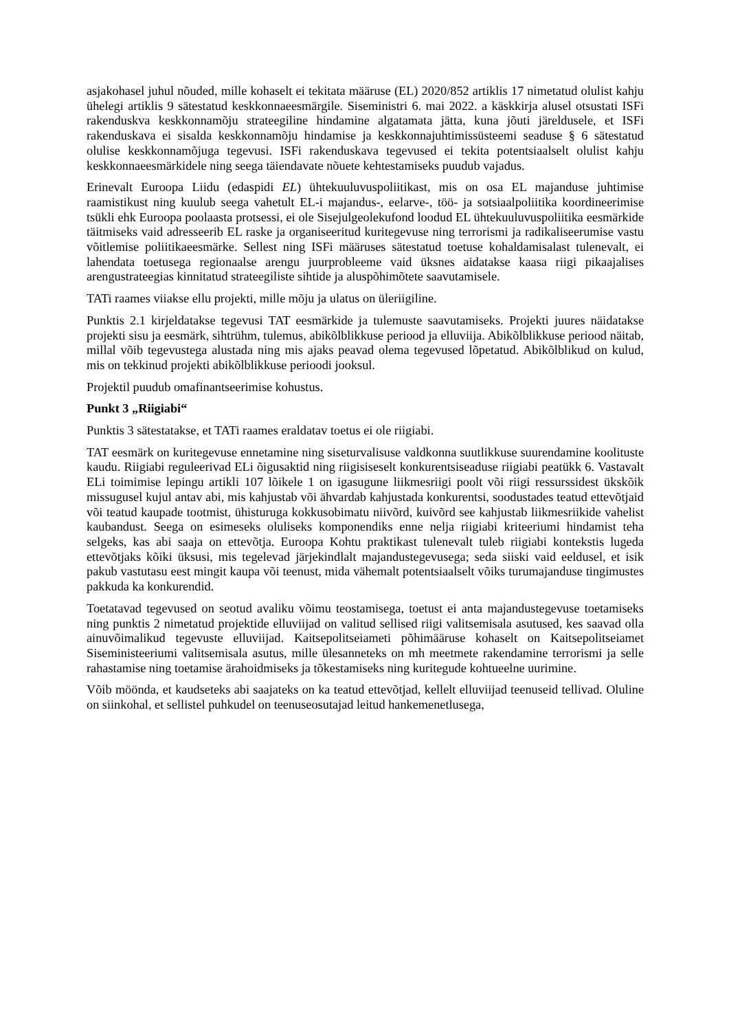asjakohasel juhul nõuded, mille kohaselt ei tekitata määruse (EL) 2020/852 artiklis 17 nimetatud olulist kahju ühelegi artiklis 9 sätestatud keskkonnaeesmärgile. Siseministri 6. mai 2022. a käskkirja alusel otsustati ISFi rakenduskva keskkonnamõju strateegiline hindamine algatamata jätta, kuna jõuti järeldusele, et ISFi rakenduskava ei sisalda keskkonnamõju hindamise ja keskkonnajuhtimissüsteemi seaduse § 6 sätestatud olulise keskkonnamõjuga tegevusi. ISFi rakenduskava tegevused ei tekita potentsiaalselt olulist kahju keskkonnaeesmärkidele ning seega täiendavate nõuete kehtestamiseks puudub vajadus.
Erinevalt Euroopa Liidu (edaspidi EL) ühtekuuluvuspoliitikast, mis on osa EL majanduse juhtimise raamistikust ning kuulub seega vahetult EL-i majandus-, eelarve-, töö- ja sotsiaalpoliitika koordineerimise tsükli ehk Euroopa poolaasta protsessi, ei ole Sisejulgeolekufond loodud EL ühtekuuluvuspoliitika eesmärkide täitmiseks vaid adresseerib EL raske ja organiseeritud kuritegevuse ning terrorismi ja radikaliseerumise vastu võitlemise poliitikaeesmärke. Sellest ning ISFi määruses sätestatud toetuse kohaldamisalast tulenevalt, ei lahendata toetusega regionaalse arengu juurprobleeme vaid üksnes aidatakse kaasa riigi pikaajalises arengustrateegias kinnitatud strateegiliste sihtide ja aluspõhimõtete saavutamisele.
TATi raames viiakse ellu projekti, mille mõju ja ulatus on üleriigiline.
Punktis 2.1 kirjeldatakse tegevusi TAT eesmärkide ja tulemuste saavutamiseks. Projekti juures näidatakse projekti sisu ja eesmärk, sihtrühm, tulemus, abikõlblikkuse periood ja elluviija. Abikõlblikkuse periood näitab, millal võib tegevustega alustada ning mis ajaks peavad olema tegevused lõpetatud. Abikõlblikud on kulud, mis on tekkinud projekti abikõlblikkuse perioodi jooksul.
Projektil puudub omafinantseerimise kohustus.
Punkt 3 „Riigiabi“
Punktis 3 sätestatakse, et TATi raames eraldatav toetus ei ole riigiabi.
TAT eesmärk on kuritegevuse ennetamine ning siseturvalisuse valdkonna suutlikkuse suurendamine koolituste kaudu. Riigiabi reguleerivad ELi õigusaktid ning riigisiseselt konkurentsiseaduse riigiabi peatükk 6. Vastavalt ELi toimimise lepingu artikli 107 lõikele 1 on igasugune liikmesriigi poolt või riigi ressurssidest ükskõik missugusel kujul antav abi, mis kahjustab või ähvardab kahjustada konkurentsi, soodustades teatud ettevõtjaid või teatud kaupade tootmist, ühisturuga kokkusobimatu niivõrd, kuivõrd see kahjustab liikmesriikide vahelist kaubandust. Seega on esimeseks oluliseks komponendiks enne nelja riigiabi kriteeriumi hindamist teha selgeks, kas abi saaja on ettevõtja. Euroopa Kohtu praktikast tulenevalt tuleb riigiabi kontekstis lugeda ettevõtjaks kõiki üksusi, mis tegelevad järjekindlalt majandustegevusega; seda siiski vaid eeldusel, et isik pakub vastutasu eest mingit kaupa või teenust, mida vähemalt potentsiaalselt võiks turumajanduse tingimustes pakkuda ka konkurendid.
Toetatavad tegevused on seotud avaliku võimu teostamisega, toetust ei anta majandustegevuse toetamiseks ning punktis 2 nimetatud projektide elluviijad on valitud sellised riigi valitsemisala asutused, kes saavad olla ainuvõimalikud tegevuste elluviijad. Kaitsepolitseiameti põhimääruse kohaselt on Kaitsepolitseiamet Siseministeeriumi valitsemisala asutus, mille ülesanneteks on mh meetmete rakendamine terrorismi ja selle rahastamise ning toetamise ärahoidmiseks ja tõkestamiseks ning kuritegude kohtueelne uurimine.
Võib möönda, et kaudseteks abi saajateks on ka teatud ettevõtjad, kellelt elluviijad teenuseid tellivad. Oluline on siinkohal, et sellistel puhkudel on teenuseosutajad leitud hankemenetlusega,